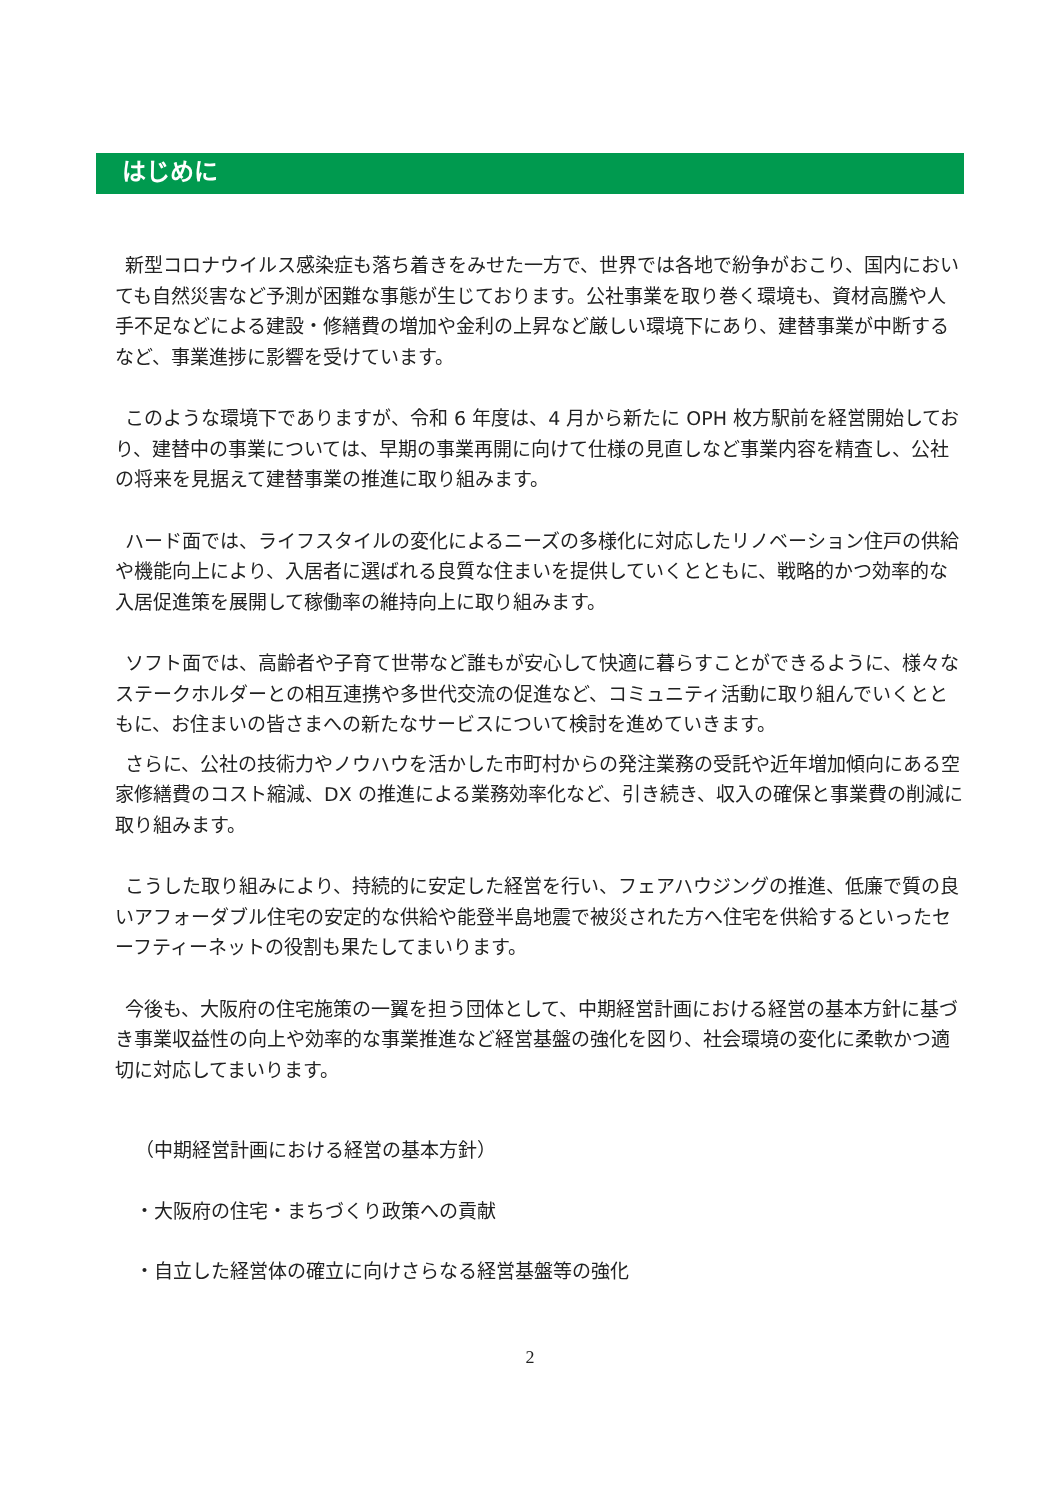はじめに
新型コロナウイルス感染症も落ち着きをみせた一方で、世界では各地で紛争がおこり、国内においても自然災害など予測が困難な事態が生じております。公社事業を取り巻く環境も、資材高騰や人手不足などによる建設・修繕費の増加や金利の上昇など厳しい環境下にあり、建替事業が中断するなど、事業進捗に影響を受けています。
このような環境下でありますが、令和 6 年度は、4 月から新たに OPH 枚方駅前を経営開始しており、建替中の事業については、早期の事業再開に向けて仕様の見直しなど事業内容を精査し、公社の将来を見据えて建替事業の推進に取り組みます。
ハード面では、ライフスタイルの変化によるニーズの多様化に対応したリノベーション住戸の供給や機能向上により、入居者に選ばれる良質な住まいを提供していくとともに、戦略的かつ効率的な入居促進策を展開して稼働率の維持向上に取り組みます。
ソフト面では、高齢者や子育て世帯など誰もが安心して快適に暮らすことができるように、様々なステークホルダーとの相互連携や多世代交流の促進など、コミュニティ活動に取り組んでいくとともに、お住まいの皆さまへの新たなサービスについて検討を進めていきます。
さらに、公社の技術力やノウハウを活かした市町村からの発注業務の受託や近年増加傾向にある空家修繕費のコスト縮減、DX の推進による業務効率化など、引き続き、収入の確保と事業費の削減に取り組みます。
こうした取り組みにより、持続的に安定した経営を行い、フェアハウジングの推進、低廉で質の良いアフォーダブル住宅の安定的な供給や能登半島地震で被災された方へ住宅を供給するといったセーフティーネットの役割も果たしてまいります。
今後も、大阪府の住宅施策の一翼を担う団体として、中期経営計画における経営の基本方針に基づき事業収益性の向上や効率的な事業推進など経営基盤の強化を図り、社会環境の変化に柔軟かつ適切に対応してまいります。
（中期経営計画における経営の基本方針）
・大阪府の住宅・まちづくり政策への貢献
・自立した経営体の確立に向けさらなる経営基盤等の強化
2